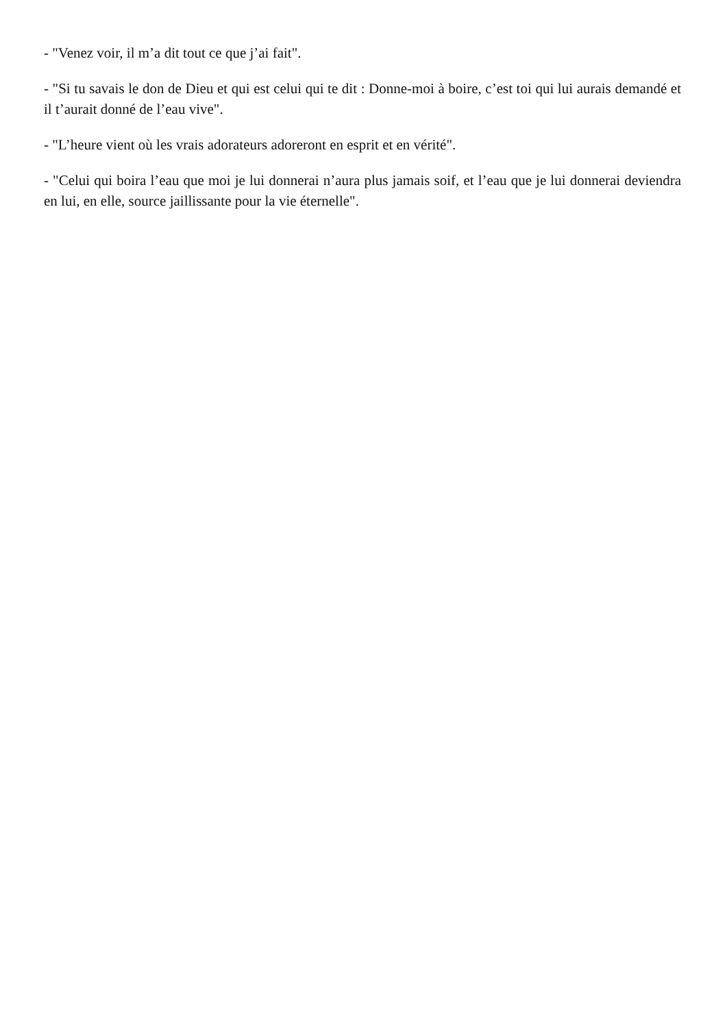- "Venez voir, il m’a dit tout ce que j’ai fait".
- "Si tu savais le don de Dieu et qui est celui qui te dit : Donne-moi à boire, c’est toi qui lui aurais demandé et il t’aurait donné de l’eau vive".
- "L’heure vient où les vrais adorateurs adoreront en esprit et en vérité".
- "Celui qui boira l’eau que moi je lui donnerai n’aura plus jamais soif, et l’eau que je lui donnerai deviendra en lui, en elle, source jaillissante pour la vie éternelle".